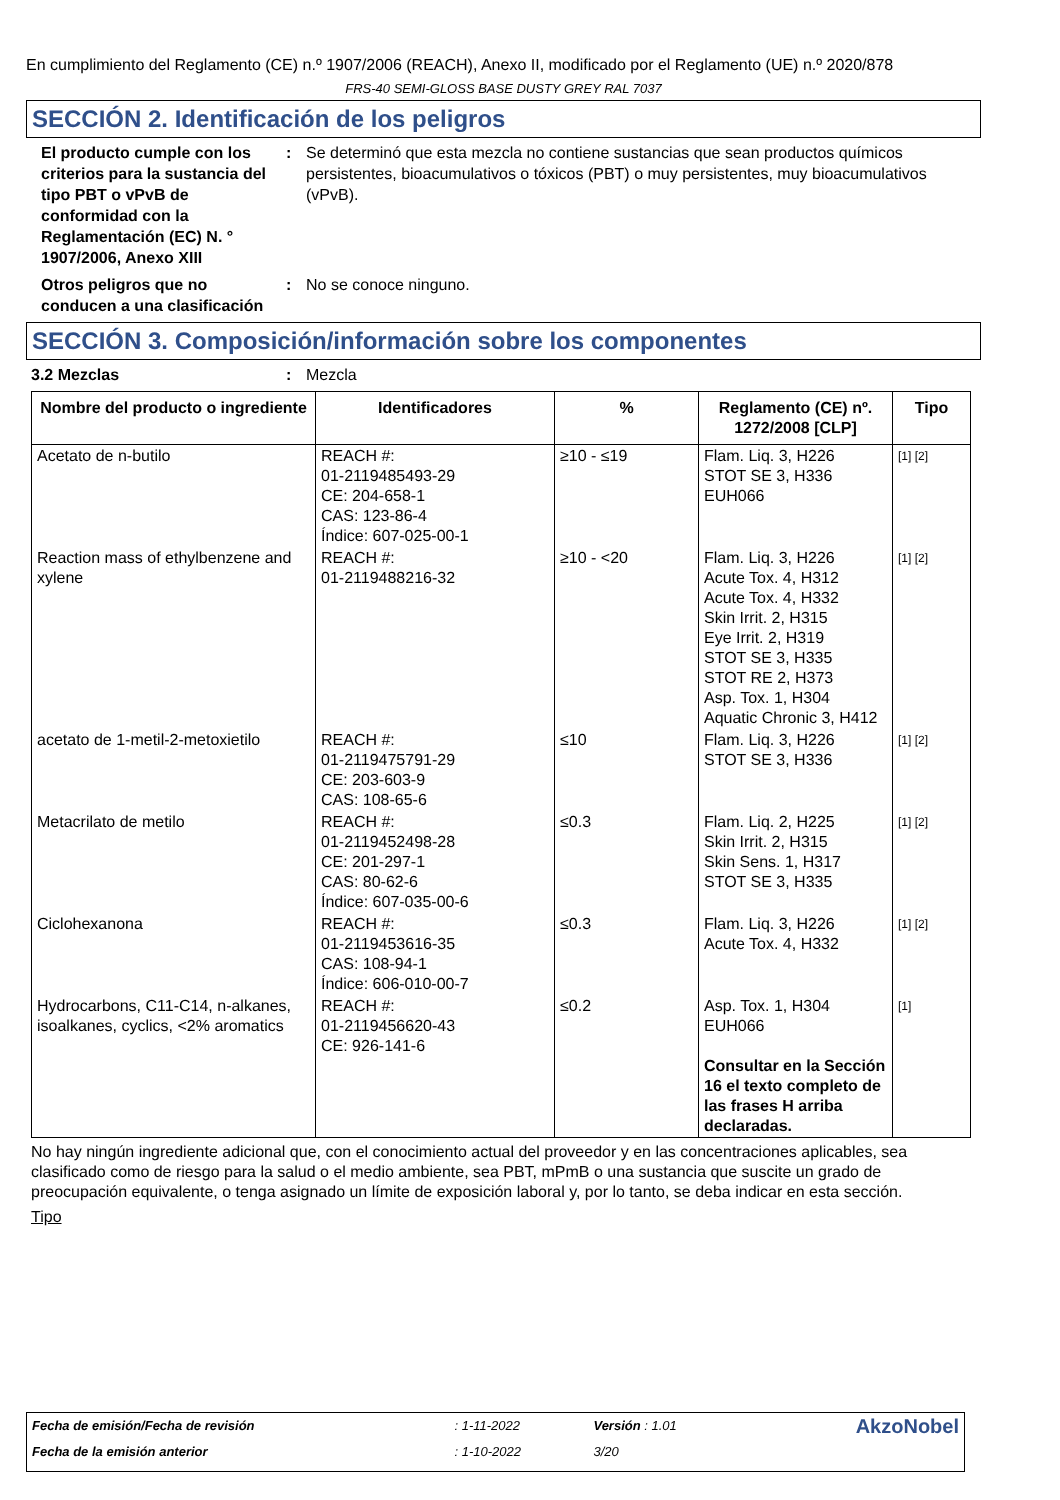En cumplimiento del Reglamento (CE) n.º 1907/2006 (REACH), Anexo II, modificado por el Reglamento (UE) n.º 2020/878
FRS-40 SEMI-GLOSS BASE DUSTY GREY RAL 7037
SECCIÓN 2. Identificación de los peligros
El producto cumple con los criterios para la sustancia del tipo PBT o vPvB de conformidad con la Reglamentación (EC) N. ° 1907/2006, Anexo XIII
: Se determinó que esta mezcla no contiene sustancias que sean productos químicos persistentes, bioacumulativos o tóxicos (PBT) o muy persistentes, muy bioacumulativos (vPvB).
Otros peligros que no conducen a una clasificación
: No se conoce ninguno.
SECCIÓN 3. Composición/información sobre los componentes
3.2 Mezclas : Mezcla
| Nombre del producto o ingrediente | Identificadores | % | Reglamento (CE) nº. 1272/2008 [CLP] | Tipo |
| --- | --- | --- | --- | --- |
| Acetato de n-butilo | REACH #: 01-2119485493-29 CE: 204-658-1 CAS: 123-86-4 Índice: 607-025-00-1 | ≥10 - ≤19 | Flam. Liq. 3, H226 STOT SE 3, H336 EUH066 | [1] [2] |
| Reaction mass of ethylbenzene and xylene | REACH #: 01-2119488216-32 | ≥10 - <20 | Flam. Liq. 3, H226 Acute Tox. 4, H312 Acute Tox. 4, H332 Skin Irrit. 2, H315 Eye Irrit. 2, H319 STOT SE 3, H335 STOT RE 2, H373 Asp. Tox. 1, H304 Aquatic Chronic 3, H412 | [1] [2] |
| acetato de 1-metil-2-metoxietilo | REACH #: 01-2119475791-29 CE: 203-603-9 CAS: 108-65-6 | ≤10 | Flam. Liq. 3, H226 STOT SE 3, H336 | [1] [2] |
| Metacrilato de metilo | REACH #: 01-2119452498-28 CE: 201-297-1 CAS: 80-62-6 Índice: 607-035-00-6 | ≤0.3 | Flam. Liq. 2, H225 Skin Irrit. 2, H315 Skin Sens. 1, H317 STOT SE 3, H335 | [1] [2] |
| Ciclohexanona | REACH #: 01-2119453616-35 CAS: 108-94-1 Índice: 606-010-00-7 | ≤0.3 | Flam. Liq. 3, H226 Acute Tox. 4, H332 | [1] [2] |
| Hydrocarbons, C11-C14, n-alkanes, isoalkanes, cyclics, <2% aromatics | REACH #: 01-2119456620-43 CE: 926-141-6 | ≤0.2 | Asp. Tox. 1, H304 EUH066 Consultar en la Sección 16 el texto completo de las frases H arriba declaradas. | [1] |
No hay ningún ingrediente adicional que, con el conocimiento actual del proveedor y en las concentraciones aplicables, sea clasificado como de riesgo para la salud o el medio ambiente, sea PBT, mPmB o una sustancia que suscite un grado de preocupación equivalente, o tenga asignado un límite de exposición laboral y, por lo tanto, se deba indicar en esta sección.
Tipo
| Fecha de emisión/Fecha de revisión | : 1-11-2022 | Versión : 1.01 | AkzoNobel |
| Fecha de la emisión anterior | : 1-10-2022 | 3/20 | |